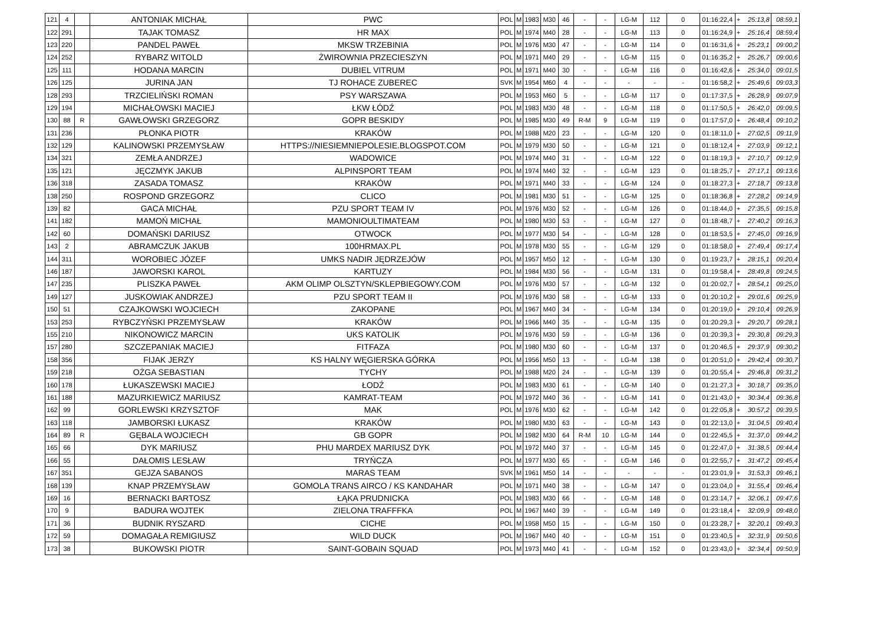| 121 | 4 | | ANTONIAK MICHAŁ | PWC | POL | M | 1983 | M30 | 46 | - | - | LG-M | 112 | 0 | 01:16:22,4 | + | 25:13,8 | 08:59,1 |
| 122 | 291 | | TAJAK TOMASZ | HR MAX | POL | M | 1974 | M40 | 28 | - | - | LG-M | 113 | 0 | 01:16:24,9 | + | 25:16,4 | 08:59,4 |
| 123 | 220 | | PANDEL PAWEŁ | MKSW TRZEBINIA | POL | M | 1976 | M30 | 47 | - | - | LG-M | 114 | 0 | 01:16:31,6 | + | 25:23,1 | 09:00,2 |
| 124 | 252 | | RYBARZ WITOLD | ŻWIROWNIA PRZECIESZYN | POL | M | 1971 | M40 | 29 | - | - | LG-M | 115 | 0 | 01:16:35,2 | + | 25:26,7 | 09:00,6 |
| 125 | 111 | | HODANA MARCIN | DUBIEL VITRUM | POL | M | 1971 | M40 | 30 | - | - | LG-M | 116 | 0 | 01:16:42,6 | + | 25:34,0 | 09:01,5 |
| 126 | 125 | | JURINA JAN | TJ ROHACE ZUBEREC | SVK | M | 1954 | M60 | 4 | - | - | - | - | - | 01:16:58,2 | + | 25:49,6 | 09:03,3 |
| 128 | 293 | | TRZCIELIŃSKI ROMAN | PSY WARSZAWA | POL | M | 1953 | M60 | 5 | - | - | LG-M | 117 | 0 | 01:17:37,5 | + | 26:28,9 | 09:07,9 |
| 129 | 194 | | MICHAŁOWSKI MACIEJ | ŁKW ŁÓDŹ | POL | M | 1983 | M30 | 48 | - | - | LG-M | 118 | 0 | 01:17:50,5 | + | 26:42,0 | 09:09,5 |
| 130 | 88 | R | GAWŁOWSKI GRZEGORZ | GOPR BESKIDY | POL | M | 1985 | M30 | 49 | R-M | 9 | LG-M | 119 | 0 | 01:17:57,0 | + | 26:48,4 | 09:10,2 |
| 131 | 236 | | PŁONKA PIOTR | KRAKÓW | POL | M | 1988 | M20 | 23 | - | - | LG-M | 120 | 0 | 01:18:11,0 | + | 27:02,5 | 09:11,9 |
| 132 | 129 | | KALINOWSKI PRZEMYSŁAW | HTTPS://NIESIEMNIEPOLESIE.BLOGSPOT.COM | POL | M | 1979 | M30 | 50 | - | - | LG-M | 121 | 0 | 01:18:12,4 | + | 27:03,9 | 09:12,1 |
| 134 | 321 | | ZEMŁA ANDRZEJ | WADOWICE | POL | M | 1974 | M40 | 31 | - | - | LG-M | 122 | 0 | 01:18:19,3 | + | 27:10,7 | 09:12,9 |
| 135 | 121 | | JĘCZMYK JAKUB | ALPINSPORT TEAM | POL | M | 1974 | M40 | 32 | - | - | LG-M | 123 | 0 | 01:18:25,7 | + | 27:17,1 | 09:13,6 |
| 136 | 318 | | ZASADA TOMASZ | KRAKÓW | POL | M | 1971 | M40 | 33 | - | - | LG-M | 124 | 0 | 01:18:27,3 | + | 27:18,7 | 09:13,8 |
| 138 | 250 | | ROSPOND GRZEGORZ | CLICO | POL | M | 1981 | M30 | 51 | - | - | LG-M | 125 | 0 | 01:18:36,8 | + | 27:28,2 | 09:14,9 |
| 139 | 82 | | GACA MICHAŁ | PZU SPORT TEAM IV | POL | M | 1976 | M30 | 52 | - | - | LG-M | 126 | 0 | 01:18:44,0 | + | 27:35,5 | 09:15,8 |
| 141 | 182 | | MAMOŃ MICHAŁ | MAMONIOULTIMATEAM | POL | M | 1980 | M30 | 53 | - | - | LG-M | 127 | 0 | 01:18:48,7 | + | 27:40,2 | 09:16,3 |
| 142 | 60 | | DOMAŃSKI DARIUSZ | OTWOCK | POL | M | 1977 | M30 | 54 | - | - | LG-M | 128 | 0 | 01:18:53,5 | + | 27:45,0 | 09:16,9 |
| 143 | 2 | | ABRAMCZUK JAKUB | 100HRMAX.PL | POL | M | 1978 | M30 | 55 | - | - | LG-M | 129 | 0 | 01:18:58,0 | + | 27:49,4 | 09:17,4 |
| 144 | 311 | | WOROBIEC JÓZEF | UMKS NADIR JĘDRZEJÓW | POL | M | 1957 | M50 | 12 | - | - | LG-M | 130 | 0 | 01:19:23,7 | + | 28:15,1 | 09:20,4 |
| 146 | 187 | | JAWORSKI KAROL | KARTUZY | POL | M | 1984 | M30 | 56 | - | - | LG-M | 131 | 0 | 01:19:58,4 | + | 28:49,8 | 09:24,5 |
| 147 | 235 | | PLISZKA PAWEŁ | AKM OLIMP OLSZTYN/SKLEPBIEGOWY.COM | POL | M | 1976 | M30 | 57 | - | - | LG-M | 132 | 0 | 01:20:02,7 | + | 28:54,1 | 09:25,0 |
| 149 | 127 | | JUSKOWIAK ANDRZEJ | PZU SPORT TEAM II | POL | M | 1976 | M30 | 58 | - | - | LG-M | 133 | 0 | 01:20:10,2 | + | 29:01,6 | 09:25,9 |
| 150 | 51 | | CZAJKOWSKI WOJCIECH | ZAKOPANE | POL | M | 1967 | M40 | 34 | - | - | LG-M | 134 | 0 | 01:20:19,0 | + | 29:10,4 | 09:26,9 |
| 153 | 253 | | RYBCZYŃSKI PRZEMYSŁAW | KRAKÓW | POL | M | 1966 | M40 | 35 | - | - | LG-M | 135 | 0 | 01:20:29,3 | + | 29:20,7 | 09:28,1 |
| 155 | 210 | | NIKONOWICZ MARCIN | UKS KATOLIK | POL | M | 1976 | M30 | 59 | - | - | LG-M | 136 | 0 | 01:20:39,3 | + | 29:30,8 | 09:29,3 |
| 157 | 280 | | SZCZEPANIAK MACIEJ | FITFAZA | POL | M | 1980 | M30 | 60 | - | - | LG-M | 137 | 0 | 01:20:46,5 | + | 29:37,9 | 09:30,2 |
| 158 | 356 | | FIJAK JERZY | KS HALNY WĘGIERSKA GÓRKA | POL | M | 1956 | M50 | 13 | - | - | LG-M | 138 | 0 | 01:20:51,0 | + | 29:42,4 | 09:30,7 |
| 159 | 218 | | OŻGA SEBASTIAN | TYCHY | POL | M | 1988 | M20 | 24 | - | - | LG-M | 139 | 0 | 01:20:55,4 | + | 29:46,8 | 09:31,2 |
| 160 | 178 | | ŁUKASZEWSKI MACIEJ | ŁODŹ | POL | M | 1983 | M30 | 61 | - | - | LG-M | 140 | 0 | 01:21:27,3 | + | 30:18,7 | 09:35,0 |
| 161 | 188 | | MAZURKIEWICZ MARIUSZ | KAMRAT-TEAM | POL | M | 1972 | M40 | 36 | - | - | LG-M | 141 | 0 | 01:21:43,0 | + | 30:34,4 | 09:36,8 |
| 162 | 99 | | GORLEWSKI KRZYSZTOF | MAK | POL | M | 1976 | M30 | 62 | - | - | LG-M | 142 | 0 | 01:22:05,8 | + | 30:57,2 | 09:39,5 |
| 163 | 118 | | JAMBORSKI ŁUKASZ | KRAKÓW | POL | M | 1980 | M30 | 63 | - | - | LG-M | 143 | 0 | 01:22:13,0 | + | 31:04,5 | 09:40,4 |
| 164 | 89 | R | GĘBALA WOJCIECH | GB GOPR | POL | M | 1982 | M30 | 64 | R-M | 10 | LG-M | 144 | 0 | 01:22:45,5 | + | 31:37,0 | 09:44,2 |
| 165 | 66 | | DYK MARIUSZ | PHU MARDEX MARIUSZ DYK | POL | M | 1972 | M40 | 37 | - | - | LG-M | 145 | 0 | 01:22:47,0 | + | 31:38,5 | 09:44,4 |
| 166 | 55 | | DAŁOMIS LESŁAW | TRYŃCZA | POL | M | 1977 | M30 | 65 | - | - | LG-M | 146 | 0 | 01:22:55,7 | + | 31:47,2 | 09:45,4 |
| 167 | 351 | | GEJZA SABANOS | MARAS TEAM | SVK | M | 1961 | M50 | 14 | - | - | - | - | - | 01:23:01,9 | + | 31:53,3 | 09:46,1 |
| 168 | 139 | | KNAP PRZEMYSŁAW | GOMOLA TRANS AIRCO / KS KANDAHAR | POL | M | 1971 | M40 | 38 | - | - | LG-M | 147 | 0 | 01:23:04,0 | + | 31:55,4 | 09:46,4 |
| 169 | 16 | | BERNACKI BARTOSZ | ŁĄKA PRUDNICKA | POL | M | 1983 | M30 | 66 | - | - | LG-M | 148 | 0 | 01:23:14,7 | + | 32:06,1 | 09:47,6 |
| 170 | 9 | | BADURA WOJTEK | ZIELONA TRAFFFKA | POL | M | 1967 | M40 | 39 | - | - | LG-M | 149 | 0 | 01:23:18,4 | + | 32:09,9 | 09:48,0 |
| 171 | 36 | | BUDNIK RYSZARD | CICHE | POL | M | 1958 | M50 | 15 | - | - | LG-M | 150 | 0 | 01:23:28,7 | + | 32:20,1 | 09:49,3 |
| 172 | 59 | | DOMAGAŁA REMIGIUSZ | WILD DUCK | POL | M | 1967 | M40 | 40 | - | - | LG-M | 151 | 0 | 01:23:40,5 | + | 32:31,9 | 09:50,6 |
| 173 | 38 | | BUKOWSKI PIOTR | SAINT-GOBAIN SQUAD | POL | M | 1973 | M40 | 41 | - | - | LG-M | 152 | 0 | 01:23:43,0 | + | 32:34,4 | 09:50,9 |